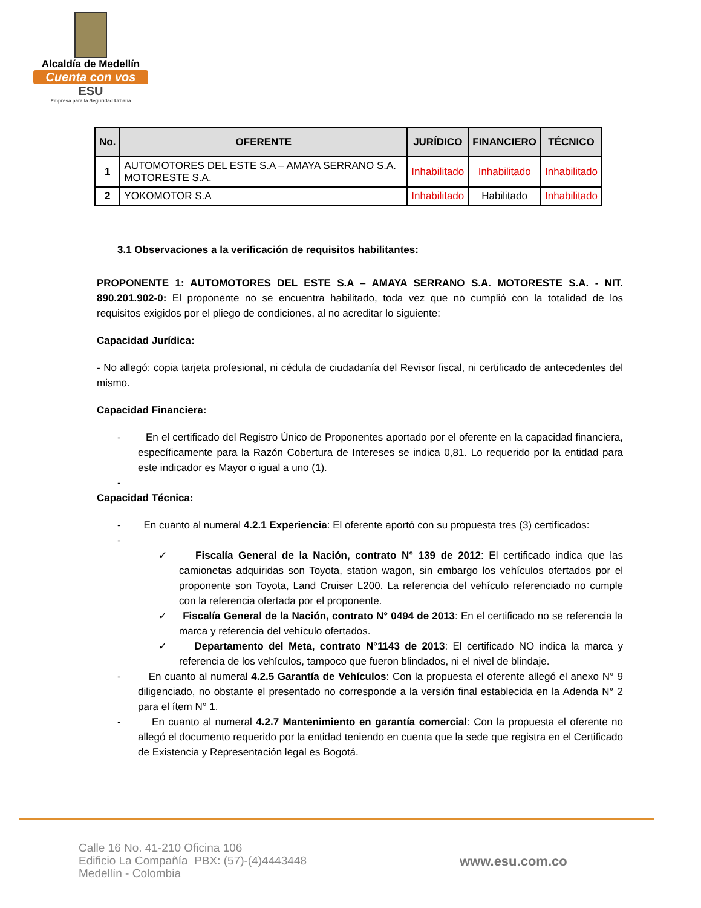Alcaldía de Medellín
Cuenta con vos
ESU
Empresa para la Seguridad Urbana
| No. | OFERENTE | JURÍDICO | FINANCIERO | TÉCNICO |
| --- | --- | --- | --- | --- |
| 1 | AUTOMOTORES DEL ESTE S.A – AMAYA SERRANO S.A. MOTORESTE S.A. | Inhabilitado | Inhabilitado | Inhabilitado |
| 2 | YOKOMOTOR S.A | Inhabilitado | Habilitado | Inhabilitado |
3.1 Observaciones a la verificación de requisitos habilitantes:
PROPONENTE 1: AUTOMOTORES DEL ESTE S.A – AMAYA SERRANO S.A. MOTORESTE S.A. - NIT. 890.201.902-0: El proponente no se encuentra habilitado, toda vez que no cumplió con la totalidad de los requisitos exigidos por el pliego de condiciones, al no acreditar lo siguiente:
Capacidad Jurídica:
- No allegó: copia tarjeta profesional, ni cédula de ciudadanía del Revisor fiscal, ni certificado de antecedentes del mismo.
Capacidad Financiera:
- En el certificado del Registro Único de Proponentes aportado por el oferente en la capacidad financiera, específicamente para la Razón Cobertura de Intereses se indica 0,81. Lo requerido por la entidad para este indicador es Mayor o igual a uno (1).
-
Capacidad Técnica:
- En cuanto al numeral 4.2.1 Experiencia: El oferente aportó con su propuesta tres (3) certificados:
-
✓ Fiscalía General de la Nación, contrato N° 139 de 2012: El certificado indica que las camionetas adquiridas son Toyota, station wagon, sin embargo los vehículos ofertados por el proponente son Toyota, Land Cruiser L200. La referencia del vehículo referenciado no cumple con la referencia ofertada por el proponente.
✓ Fiscalía General de la Nación, contrato N° 0494 de 2013: En el certificado no se referencia la marca y referencia del vehículo ofertados.
✓ Departamento del Meta, contrato N°1143 de 2013: El certificado NO indica la marca y referencia de los vehículos, tampoco que fueron blindados, ni el nivel de blindaje.
- En cuanto al numeral 4.2.5 Garantía de Vehículos: Con la propuesta el oferente allegó el anexo N° 9 diligenciado, no obstante el presentado no corresponde a la versión final establecida en la Adenda N° 2 para el ítem N° 1.
- En cuanto al numeral 4.2.7 Mantenimiento en garantía comercial: Con la propuesta el oferente no allegó el documento requerido por la entidad teniendo en cuenta que la sede que registra en el Certificado de Existencia y Representación legal es Bogotá.
Calle 16 No. 41-210 Oficina 106
Edificio La Compañía PBX: (57)-(4)4443448
Medellín - Colombia
www.esu.com.co